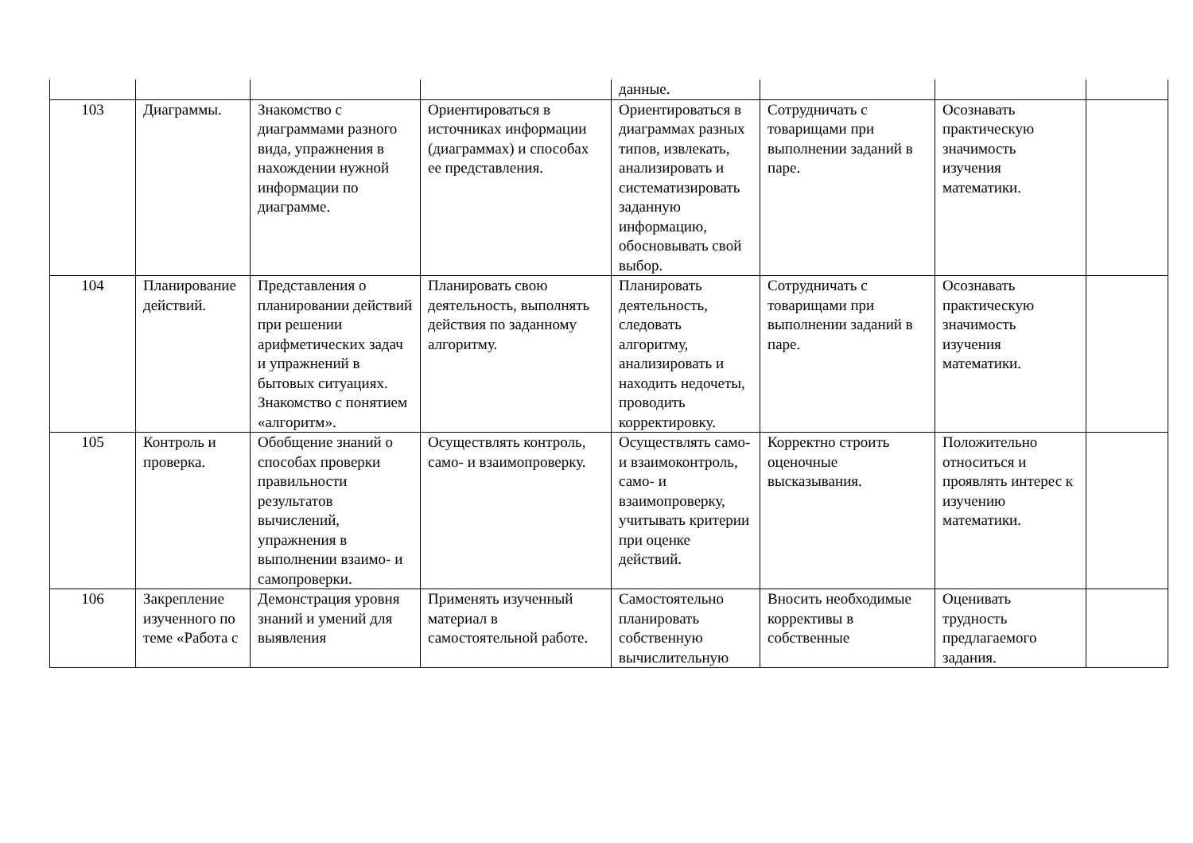| | | | | данные. | | | |
| 103 | Диаграммы. | Знакомство с диаграммами разного вида, упражнения в нахождении нужной информации по диаграмме. | Ориентироваться в источниках информации (диаграммах) и способах ее представления. | Ориентироваться в диаграммах разных типов, извлекать, анализировать и систематизировать заданную информацию, обосновывать свой выбор. | Сотрудничать с товарищами при выполнении заданий в паре. | Осознавать практическую значимость изучения математики. | |
| 104 | Планирование действий. | Представления о планировании действий при решении арифметических задач и упражнений в бытовых ситуациях. Знакомство с понятием «алгоритм». | Планировать свою деятельность, выполнять действия по заданному алгоритму. | Планировать деятельность, следовать алгоритму, анализировать и находить недочеты, проводить корректировку. | Сотрудничать с товарищами при выполнении заданий в паре. | Осознавать практическую значимость изучения математики. | |
| 105 | Контроль и проверка. | Обобщение знаний о способах проверки правильности результатов вычислений, упражнения в выполнении взаимо- и самопроверки. | Осуществлять контроль, само- и взаимопроверку. | Осуществлять само- и взаимоконтроль, само- и взаимопроверку, учитывать критерии при оценке действий. | Корректно строить оценочные высказывания. | Положительно относиться и проявлять интерес к изучению математики. | |
| 106 | Закрепление изученного по теме «Работа с | Демонстрация уровня знаний и умений для выявления | Применять изученный материал в самостоятельной работе. | Самостоятельно планировать собственную вычислительную | Вносить необходимые коррективы в собственные | Оценивать трудность предлагаемого задания. | |